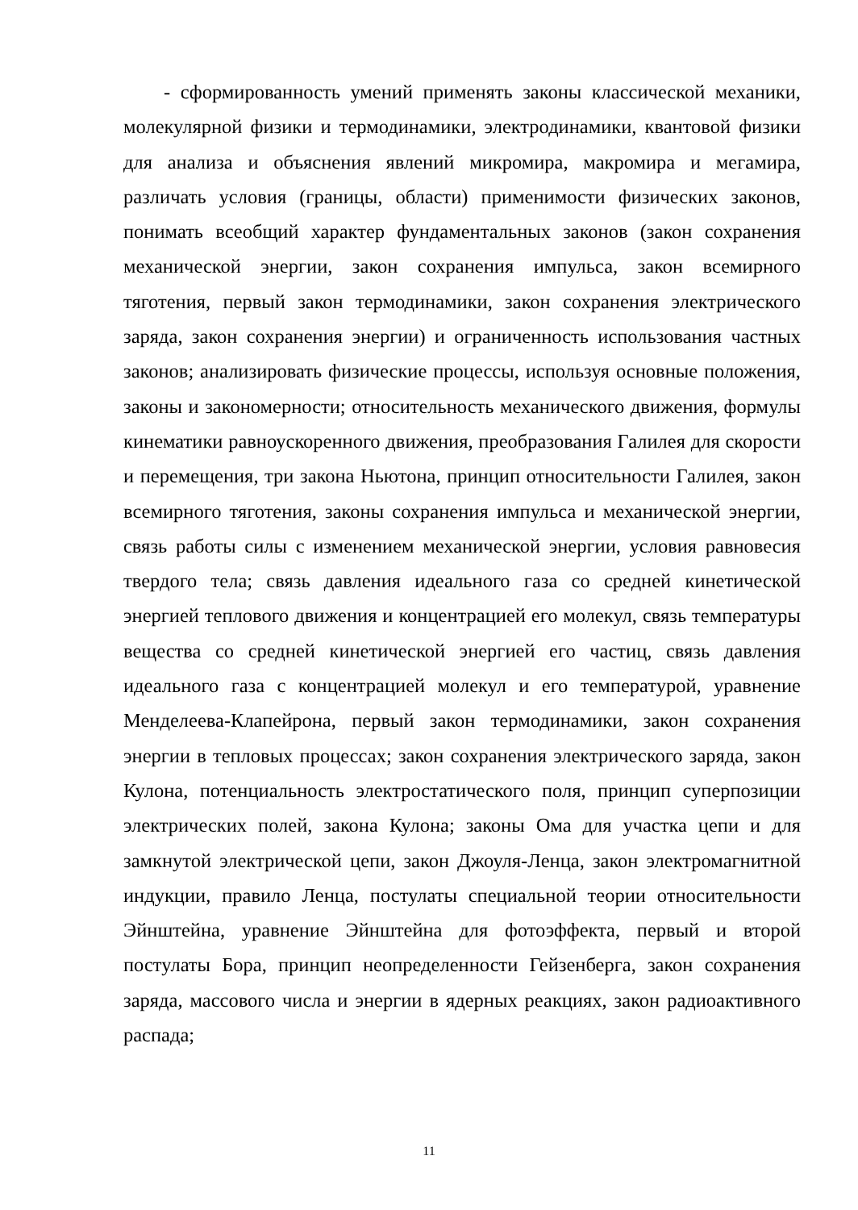- сформированность умений применять законы классической механики, молекулярной физики и термодинамики, электродинамики, квантовой физики для анализа и объяснения явлений микромира, макромира и мегамира, различать условия (границы, области) применимости физических законов, понимать всеобщий характер фундаментальных законов (закон сохранения механической энергии, закон сохранения импульса, закон всемирного тяготения, первый закон термодинамики, закон сохранения электрического заряда, закон сохранения энергии) и ограниченность использования частных законов; анализировать физические процессы, используя основные положения, законы и закономерности; относительность механического движения, формулы кинематики равноускоренного движения, преобразования Галилея для скорости и перемещения, три закона Ньютона, принцип относительности Галилея, закон всемирного тяготения, законы сохранения импульса и механической энергии, связь работы силы с изменением механической энергии, условия равновесия твердого тела; связь давления идеального газа со средней кинетической энергией теплового движения и концентрацией его молекул, связь температуры вещества со средней кинетической энергией его частиц, связь давления идеального газа с концентрацией молекул и его температурой, уравнение Менделеева-Клапейрона, первый закон термодинамики, закон сохранения энергии в тепловых процессах; закон сохранения электрического заряда, закон Кулона, потенциальность электростатического поля, принцип суперпозиции электрических полей, закона Кулона; законы Ома для участка цепи и для замкнутой электрической цепи, закон Джоуля-Ленца, закон электромагнитной индукции, правило Ленца, постулаты специальной теории относительности Эйнштейна, уравнение Эйнштейна для фотоэффекта, первый и второй постулаты Бора, принцип неопределенности Гейзенберга, закон сохранения заряда, массового числа и энергии в ядерных реакциях, закон радиоактивного распада;
11